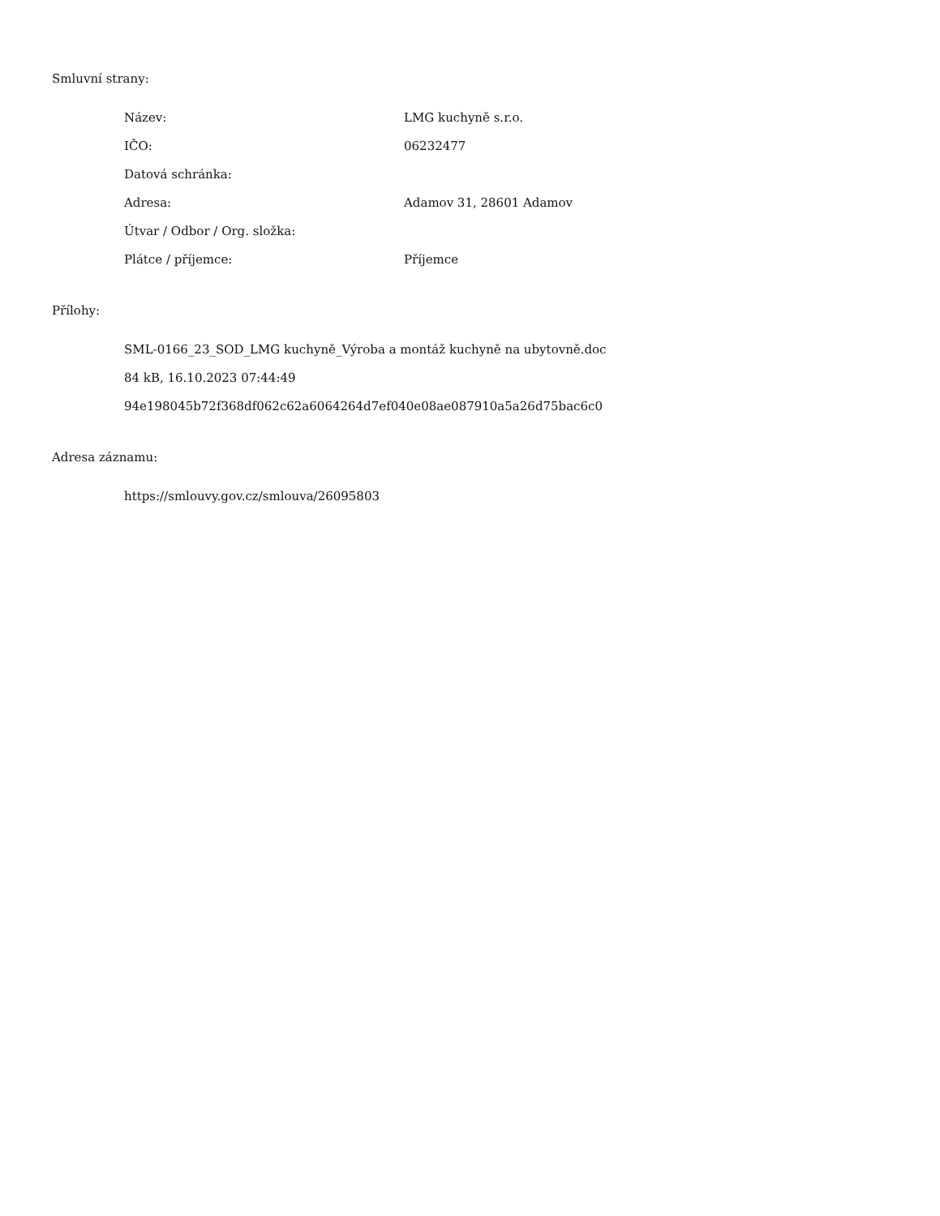Smluvní strany:
| Název: | LMG kuchyně s.r.o. |
| IČO: | 06232477 |
| Datová schránka: | |
| Adresa: | Adamov 31, 28601 Adamov |
| Útvar / Odbor / Org. složka: | |
| Plátce / příjemce: | Příjemce |
Přílohy:
SML-0166_23_SOD_LMG kuchyně_Výroba a montáž kuchyně na ubytovně.doc
84 kB, 16.10.2023 07:44:49
94e198045b72f368df062c62a6064264d7ef040e08ae087910a5a26d75bac6c0
Adresa záznamu:
https://smlouvy.gov.cz/smlouva/26095803